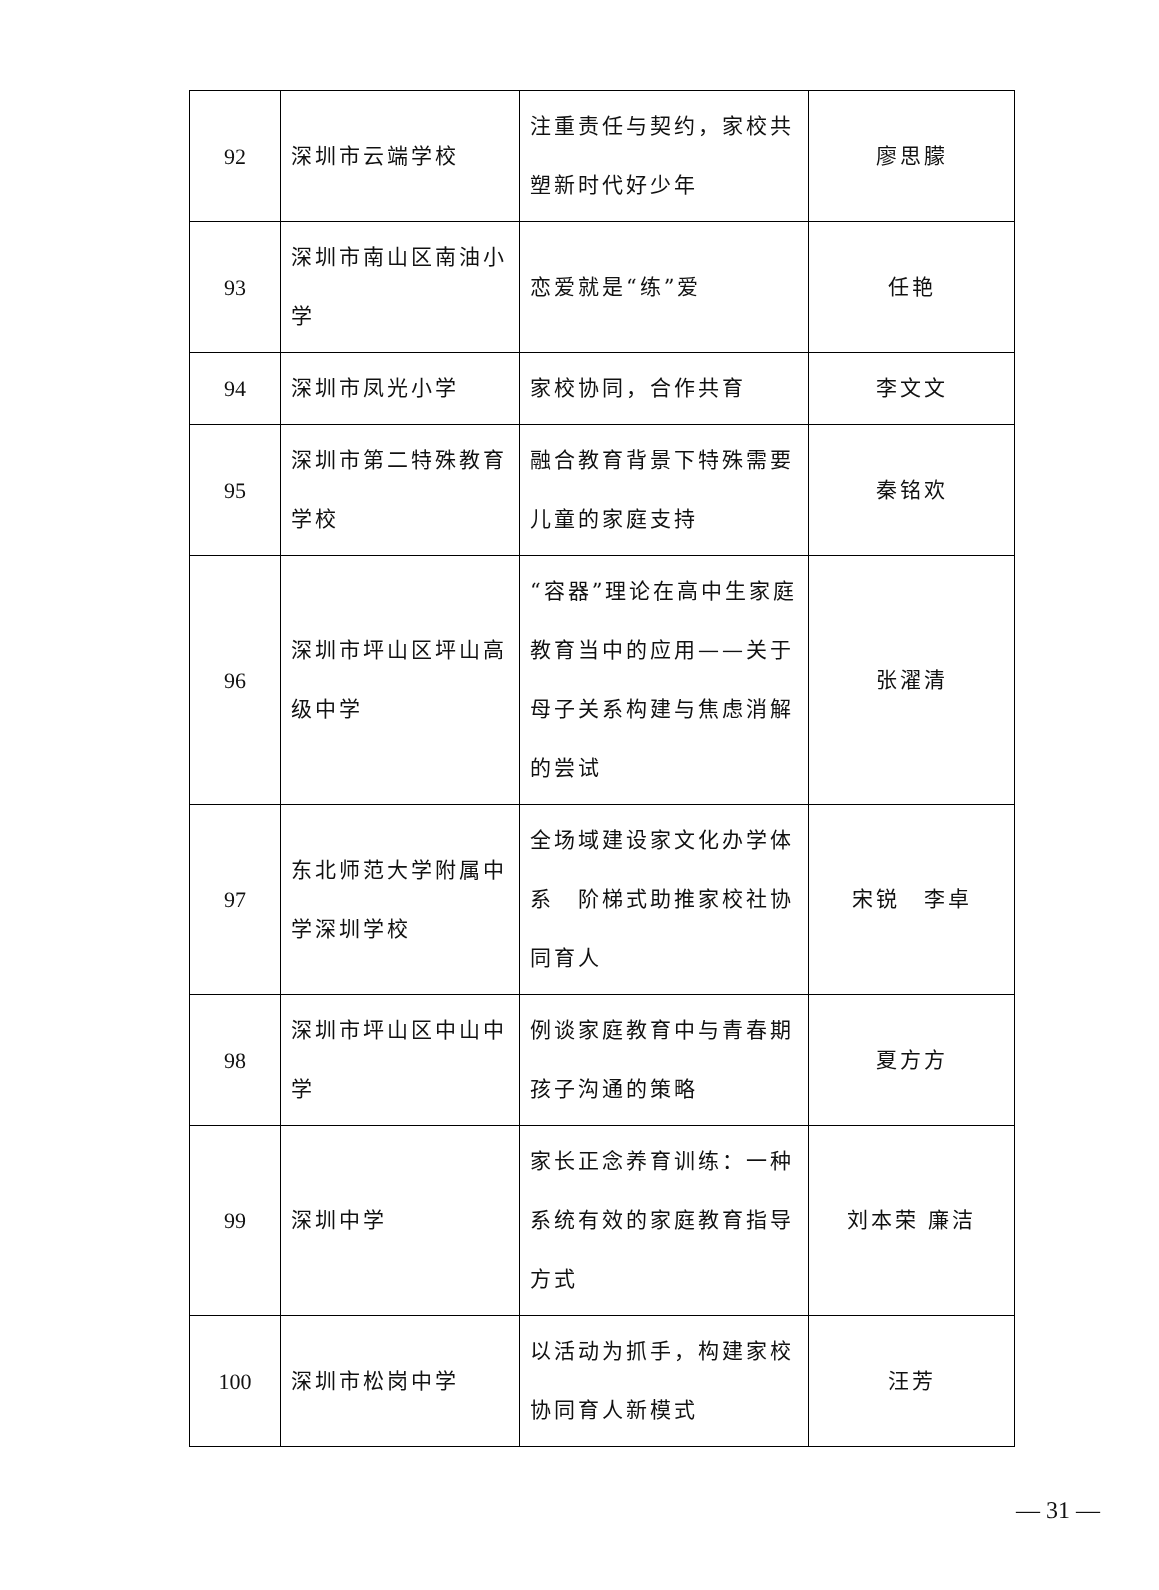| 92 | 深圳市云端学校 | 注重责任与契约，家校共塑新时代好少年 | 廖思朦 |
| 93 | 深圳市南山区南油小学 | 恋爱就是“练”爱 | 任艳 |
| 94 | 深圳市凤光小学 | 家校协同，合作共育 | 李文文 |
| 95 | 深圳市第二特殊教育学校 | 融合教育背景下特殊需要儿童的家庭支持 | 秦铭欢 |
| 96 | 深圳市坪山区坪山高级中学 | “容器”理论在高中生家庭教育当中的应用——关于母子关系构建与焦虑消解的尝试 | 张濯清 |
| 97 | 东北师范大学附属中学深圳学校 | 全场域建设家文化办学体系 阶梯式助推家校社协同育人 | 宋锐 李卓 |
| 98 | 深圳市坪山区中山中学 | 例谈家庭教育中与青春期孩子沟通的策略 | 夏方方 |
| 99 | 深圳中学 | 家长正念养育训练：一种系统有效的家庭教育指导方式 | 刘本荣 廉洁 |
| 100 | 深圳市松岗中学 | 以活动为抓手，构建家校协同育人新模式 | 汪芳 |
— 31 —